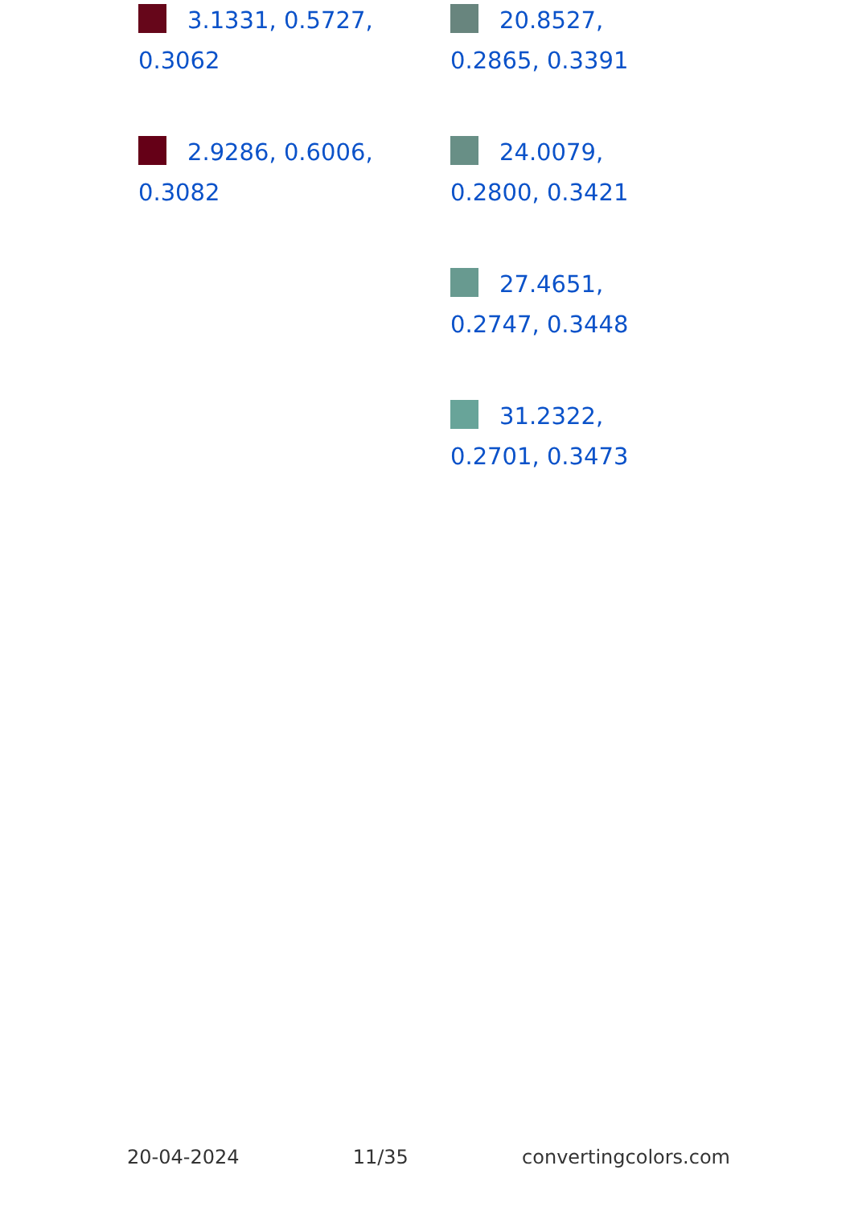3.1331, 0.5727, 0.3062
2.9286, 0.6006, 0.3082
20.8527, 0.2865, 0.3391
24.0079, 0.2800, 0.3421
27.4651, 0.2747, 0.3448
31.2322, 0.2701, 0.3473
20-04-2024 11/35 convertingcolors.com